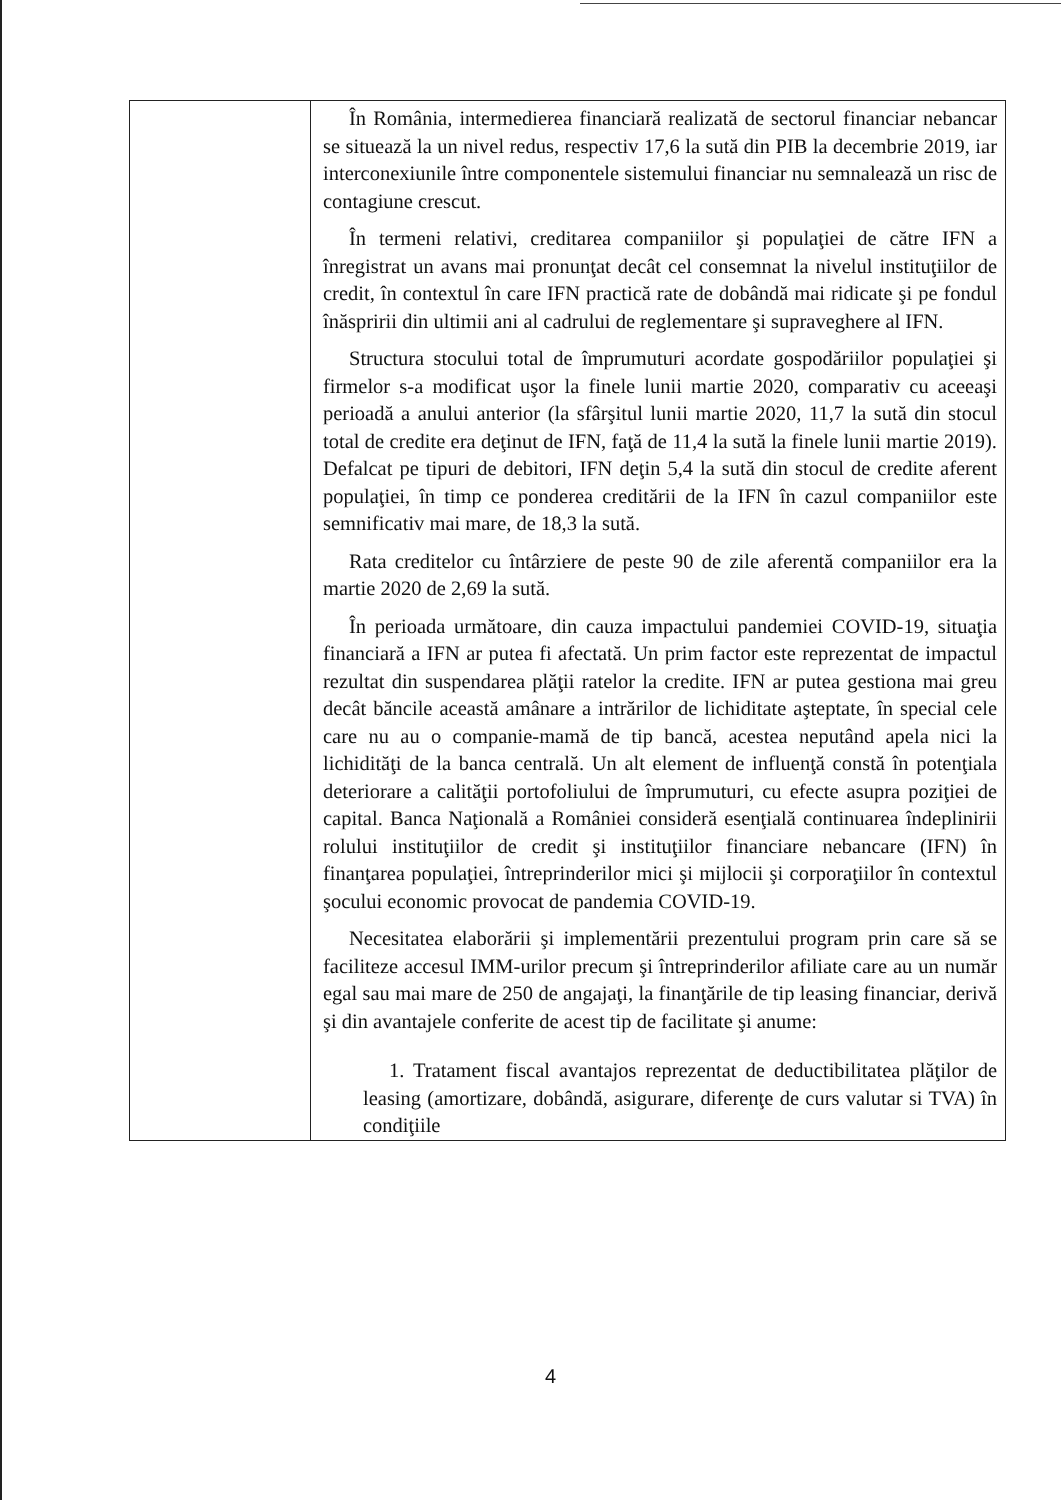| | În România, intermedierea financiară realizată de sectorul financiar nebancar se situează la un nivel redus, respectiv 17,6 la sută din PIB la decembrie 2019, iar interconexiunile între componentele sistemului financiar nu semnalează un risc de contagiune crescut. În termeni relativi, creditarea companiilor şi populaţiei de către IFN a înregistrat un avans mai pronunţat decât cel consemnat la nivelul instituţiilor de credit, în contextul în care IFN practică rate de dobândă mai ridicate şi pe fondul înăspririi din ultimii ani al cadrului de reglementare şi supraveghere al IFN. Structura stocului total de împrumuturi acordate gospodăriilor populaţiei şi firmelor s-a modificat uşor la finele lunii martie 2020, comparativ cu aceeaşi perioadă a anului anterior (la sfârşitul lunii martie 2020, 11,7 la sută din stocul total de credite era deţinut de IFN, faţă de 11,4 la sută la finele lunii martie 2019). Defalcat pe tipuri de debitori, IFN deţin 5,4 la sută din stocul de credite aferent populaţiei, în timp ce ponderea creditării de la IFN în cazul companiilor este semnificativ mai mare, de 18,3 la sută. Rata creditelor cu întârziere de peste 90 de zile aferentă companiilor era la martie 2020 de 2,69 la sută. În perioada următoare, din cauza impactului pandemiei COVID-19, situaţia financiară a IFN ar putea fi afectată. Un prim factor este reprezentat de impactul rezultat din suspendarea plăţii ratelor la credite. IFN ar putea gestiona mai greu decât băncile această amânare a intrărilor de lichiditate aşteptate, în special cele care nu au o companie-mamă de tip bancă, acestea neputând apela nici la lichidităţi de la banca centrală. Un alt element de influenţă constă în potenţiala deteriorare a calităţii portofoliului de împrumuturi, cu efecte asupra poziţiei de capital. Banca Naţională a României consideră esenţială continuarea îndeplinirii rolului instituţiilor de credit şi instituţiilor financiare nebancare (IFN) în finanţarea populaţiei, întreprinderilor mici şi mijlocii şi corporaţiilor în contextul şocului economic provocat de pandemia COVID-19. Necesitatea elaborării şi implementării prezentului program prin care să se faciliteze accesul IMM-urilor precum şi întreprinderilor afiliate care au un număr egal sau mai mare de 250 de angajaţi, la finanţările de tip leasing financiar, derivă şi din avantajele conferite de acest tip de facilitate şi anume: 1. Tratament fiscal avantajos reprezentat de deductibilitatea plăţilor de leasing (amortizare, dobândă, asigurare, diferenţe de curs valutar si TVA) în condiţiile |
4